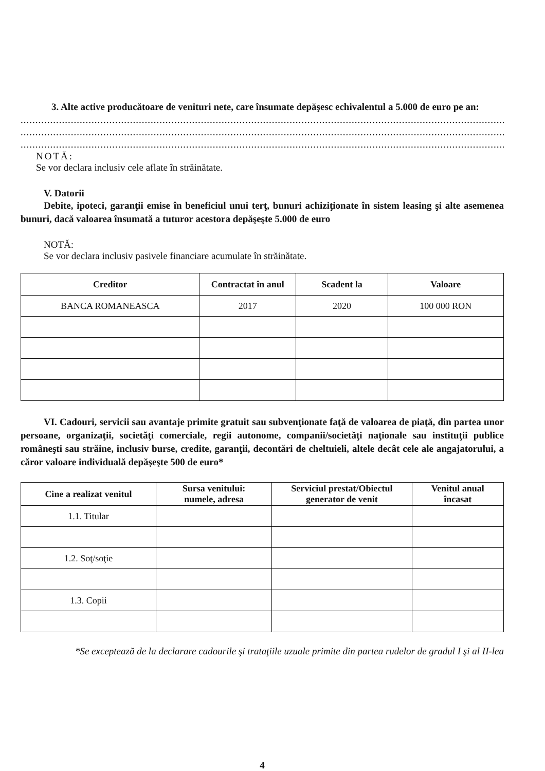3. Alte active producătoare de venituri nete, care însumate depăşesc echivalentul a 5.000 de euro pe an:
........................................................................................................................................................................................
........................................................................................................................................................................................
........................................................................................................................................................................................
NOTĂ:
Se vor declara inclusiv cele aflate în străinătate.
V. Datorii
Debite, ipoteci, garanţii emise în beneficiul unui terţ, bunuri achiziţionate în sistem leasing şi alte asemenea bunuri, dacă valoarea însumată a tuturor acestora depăşeşte 5.000 de euro
NOTĂ:
Se vor declara inclusiv pasivele financiare acumulate în străinătate.
| Creditor | Contractat în anul | Scadent la | Valoare |
| --- | --- | --- | --- |
| BANCA ROMANEASCA | 2017 | 2020 | 100 000 RON |
VI. Cadouri, servicii sau avantaje primite gratuit sau subvenţionate faţă de valoarea de piaţă, din partea unor persoane, organizaţii, societăţi comerciale, regii autonome, companii/societăţi naţionale sau instituţii publice româneşti sau străine, inclusiv burse, credite, garanţii, decontări de cheltuieli, altele decât cele ale angajatorului, a căror valoare individuală depăşeşte 500 de euro*
| Cine a realizat venitul | Sursa venitului: numele, adresa | Serviciul prestat/Obiectul generator de venit | Venitul anual încasat |
| --- | --- | --- | --- |
| 1.1. Titular | | | |
| 1.2. Soţ/soţie | | | |
| 1.3. Copii | | | |
*Se exceptează de la declarare cadourile şi trataţiile uzuale primite din partea rudelor de gradul I şi al II-lea
4